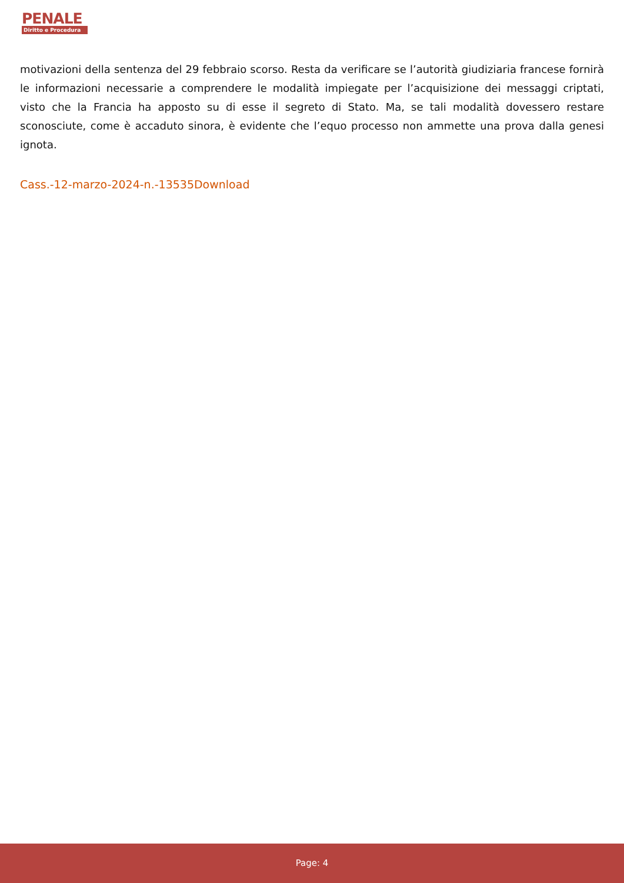PENALE
Diritto e Procedura
motivazioni della sentenza del 29 febbraio scorso. Resta da verificare se l’autorità giudiziaria francese fornirà le informazioni necessarie a comprendere le modalità impiegate per l’acquisizione dei messaggi criptati, visto che la Francia ha apposto su di esse il segreto di Stato. Ma, se tali modalità dovessero restare sconosciute, come è accaduto sinora, è evidente che l’equo processo non ammette una prova dalla genesi ignota.
Cass.-12-marzo-2024-n.-13535Download
Page: 4